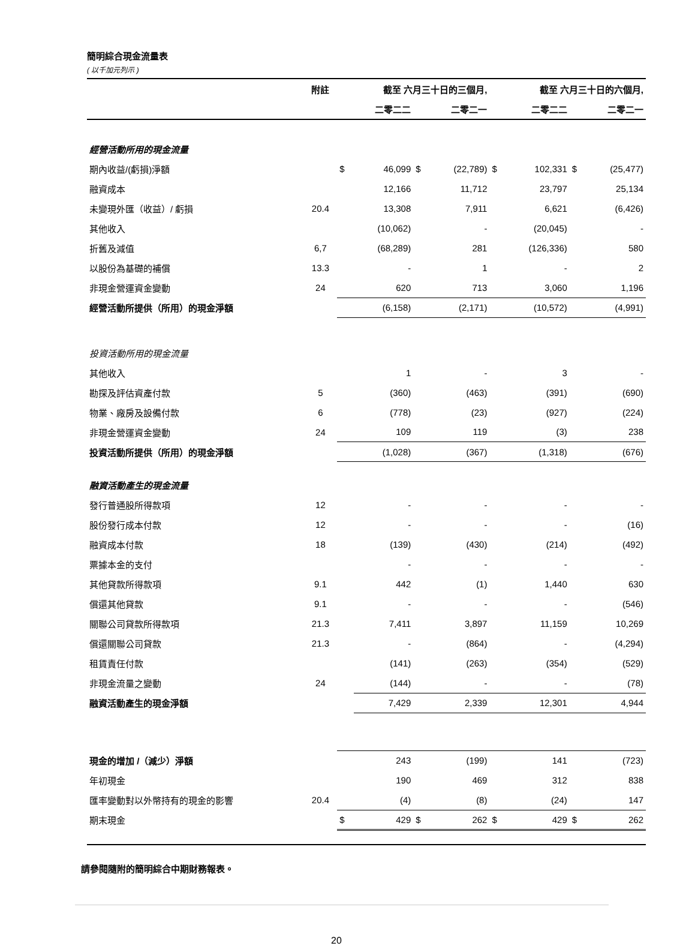簡明綜合現金流量表
( 以千加元列示 )
| | 附註 | 截至 六月三十日的三個月, | | | | 截至 六月三十日的六個月, | | | |
| --- | --- | --- | --- | --- | --- | --- | --- | --- | --- |
| | | | 二零二二 | | 二零二一 | | 二零二二 | | 二零二一 |
| 經營活動所用的現金流量 | | | | | | | | | |
| 期內收益/(虧損)淨額 | | $ | 46,099 | $ | (22,789) | $ | 102,331 | $ | (25,477) |
| 融資成本 | | | 12,166 | | 11,712 | | 23,797 | | 25,134 |
| 未變現外匯（收益）/ 虧損 | 20.4 | | 13,308 | | 7,911 | | 6,621 | | (6,426) |
| 其他收入 | | | (10,062) | | - | | (20,045) | | - |
| 折舊及減值 | 6,7 | | (68,289) | | 281 | | (126,336) | | 580 |
| 以股份為基礎的補償 | 13.3 | | - | | 1 | | - | | 2 |
| 非現金營運資金變動 | 24 | | 620 | | 713 | | 3,060 | | 1,196 |
| 經營活動所提供（所用）的現金淨額 | | | (6,158) | | (2,171) | | (10,572) | | (4,991) |
| 投資活動所用的現金流量 | | | | | | | | | |
| 其他收入 | | | 1 | | - | | 3 | | - |
| 勘探及評估資產付款 | 5 | | (360) | | (463) | | (391) | | (690) |
| 物業、廠房及設備付款 | 6 | | (778) | | (23) | | (927) | | (224) |
| 非現金營運資金變動 | 24 | | 109 | | 119 | | (3) | | 238 |
| 投資活動所提供（所用）的現金淨額 | | | (1,028) | | (367) | | (1,318) | | (676) |
| 融資活動產生的現金流量 | | | | | | | | | |
| 發行普通股所得款項 | 12 | | - | | - | | - | | - |
| 股份發行成本付款 | 12 | | - | | - | | - | | (16) |
| 融資成本付款 | 18 | | (139) | | (430) | | (214) | | (492) |
| 票據本金的支付 | | | - | | - | | - | | - |
| 其他貸款所得款項 | 9.1 | | 442 | | (1) | | 1,440 | | 630 |
| 償還其他貸款 | 9.1 | | - | | - | | - | | (546) |
| 關聯公司貸款所得款項 | 21.3 | | 7,411 | | 3,897 | | 11,159 | | 10,269 |
| 償還關聯公司貸款 | 21.3 | | - | | (864) | | - | | (4,294) |
| 租賃責任付款 | | | (141) | | (263) | | (354) | | (529) |
| 非現金流量之變動 | 24 | | (144) | | - | | - | | (78) |
| 融資活動產生的現金淨額 | | | 7,429 | | 2,339 | | 12,301 | | 4,944 |
| 現金的增加 /（減少）淨額 | | | 243 | | (199) | | 141 | | (723) |
| 年初現金 | | | 190 | | 469 | | 312 | | 838 |
| 匯率變動對以外幣持有的現金的影響 | 20.4 | | (4) | | (8) | | (24) | | 147 |
| 期末現金 | | $ | 429 | $ | 262 | $ | 429 | $ | 262 |
請參閱隨附的簡明綜合中期財務報表。
20